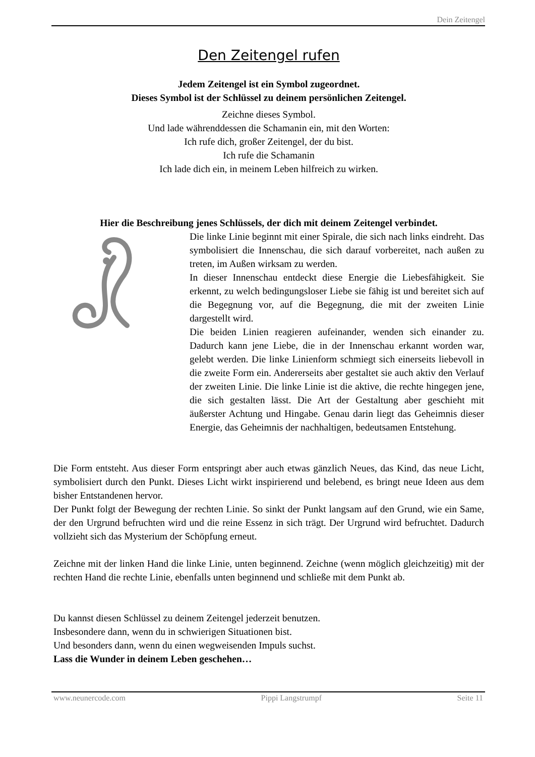Dein Zeitengel
Den Zeitengel rufen
Jedem Zeitengel ist ein Symbol zugeordnet.
Dieses Symbol ist der Schlüssel zu deinem persönlichen Zeitengel.
Zeichne dieses Symbol.
Und lade währenddessen die Schamanin ein, mit den Worten:
Ich rufe dich, großer Zeitengel, der du bist.
Ich rufe die Schamanin
Ich lade dich ein, in meinem Leben hilfreich zu wirken.
Hier die Beschreibung jenes Schlüssels, der dich mit deinem Zeitengel verbindet.
Die linke Linie beginnt mit einer Spirale, die sich nach links eindreht. Das symbolisiert die Innenschau, die sich darauf vorbereitet, nach außen zu treten, im Außen wirksam zu werden.
In dieser Innenschau entdeckt diese Energie die Liebesfähigkeit. Sie erkennt, zu welch bedingungsloser Liebe sie fähig ist und bereitet sich auf die Begegnung vor, auf die Begegnung, die mit der zweiten Linie dargestellt wird.
Die beiden Linien reagieren aufeinander, wenden sich einander zu. Dadurch kann jene Liebe, die in der Innenschau erkannt worden war, gelebt werden. Die linke Linienform schmiegt sich einerseits liebevoll in die zweite Form ein. Andererseits aber gestaltet sie auch aktiv den Verlauf der zweiten Linie. Die linke Linie ist die aktive, die rechte hingegen jene, die sich gestalten lässt. Die Art der Gestaltung aber geschieht mit äußerster Achtung und Hingabe. Genau darin liegt das Geheimnis dieser Energie, das Geheimnis der nachhaltigen, bedeutsamen Entstehung.
Die Form entsteht. Aus dieser Form entspringt aber auch etwas gänzlich Neues, das Kind, das neue Licht, symbolisiert durch den Punkt. Dieses Licht wirkt inspirierend und belebend, es bringt neue Ideen aus dem bisher Entstandenen hervor.
Der Punkt folgt der Bewegung der rechten Linie. So sinkt der Punkt langsam auf den Grund, wie ein Same, der den Urgrund befruchten wird und die reine Essenz in sich trägt. Der Urgrund wird befruchtet. Dadurch vollzieht sich das Mysterium der Schöpfung erneut.
Zeichne mit der linken Hand die linke Linie, unten beginnend. Zeichne (wenn möglich gleichzeitig) mit der rechten Hand die rechte Linie, ebenfalls unten beginnend und schließe mit dem Punkt ab.
Du kannst diesen Schlüssel zu deinem Zeitengel jederzeit benutzen.
Insbesondere dann, wenn du in schwierigen Situationen bist.
Und besonders dann, wenn du einen wegweisenden Impuls suchst.
Lass die Wunder in deinem Leben geschehen…
www.neunercode.com Pippi Langstrumpf Seite 11